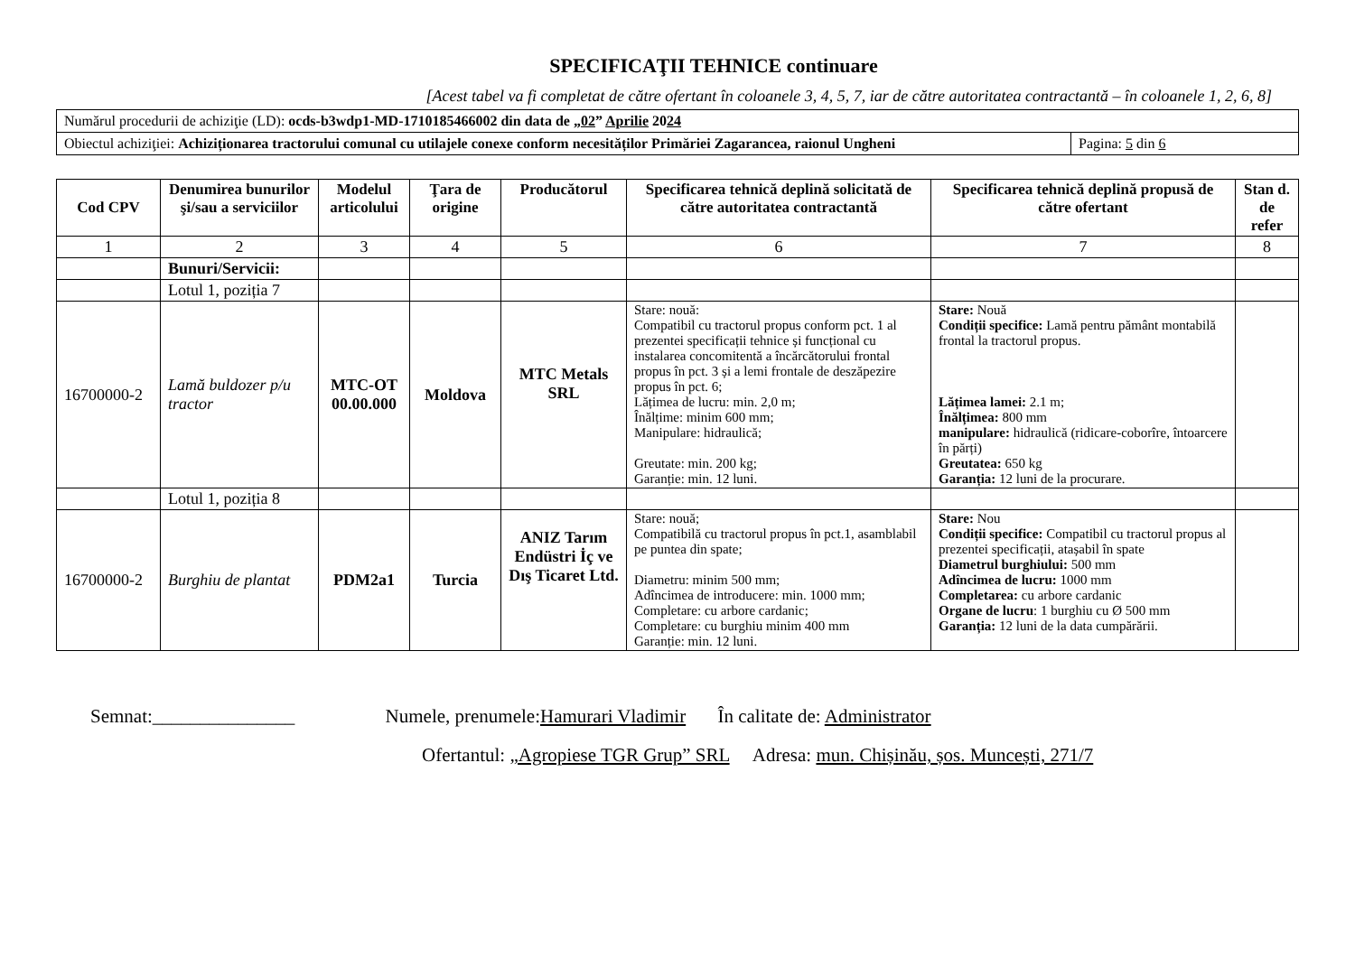SPECIFICAŢII TEHNICE continuare
[Acest tabel va fi completat de către ofertant în coloanele 3, 4, 5, 7, iar de către autoritatea contractantă – în coloanele 1, 2, 6, 8]
| Numărul procedurii de achiziţie (LD): ocds-b3wdp1-MD-1710185466002 din data de „ 02 ” Aprilie 20 24 | |
| Obiectul achiziţiei: Achiziționarea tractorului comunal cu utilajele conexe conform necesităților Primăriei Zagarancea, raionul Ungheni | Pagina: 5 din 6 |
| Cod CPV | Denumirea bunurilor şi/sau a serviciilor | Modelul articolului | Ţara de origine | Producătorul | Specificarea tehnică deplină solicitată de către autoritatea contractantă | Specificarea tehnică deplină propusă de către ofertant | Stan d. de refer |
| --- | --- | --- | --- | --- | --- | --- | --- |
| 1 | 2 | 3 | 4 | 5 | 6 | 7 | 8 |
| | Bunuri/Servicii: | | | | | | |
| | Lotul 1, poziția 7 | | | | | | |
| 16700000-2 | Lamă buldozer p/u tractor | MTC-OT 00.00.000 | Moldova | MTC Metals SRL | Stare: nouă: Compatibil cu tractorul propus conform pct. 1 al prezentei specificații tehnice și funcțional cu instalarea concomitentă a încărcătorului frontal propus în pct. 3 și a lemi frontale de deszăpezire propus în pct. 6; Lățimea de lucru: min. 2,0 m; Înălțime: minim 600 mm; Manipulare: hidraulică; Greutate: min. 200 kg; Garanție: min. 12 luni. | Stare: Nouă Condiții specifice: Lamă pentru pământ montabilă frontal la tractorul propus. Lățimea lamei: 2.1 m; Înălțimea: 800 mm manipulare: hidraulică (ridicare-coborîre, întoarcere în părți) Greutatea: 650 kg Garanția: 12 luni de la procurare. | |
| | Lotul 1, poziția 8 | | | | | | |
| 16700000-2 | Burghiu de plantat | PDM2a1 | Turcia | ANIZ Tarım Endüstri İç ve Dış Ticaret Ltd. | Stare: nouă; Compatibilă cu tractorul propus în pct.1, asamblabil pe puntea din spate; Diametru: minim 500 mm; Adîncimea de introducere: min. 1000 mm; Completare: cu arbore cardanic; Completare: cu burghiu minim 400 mm Garanție: min. 12 luni. | Stare: Nou Condiții specifice: Compatibil cu tractorul propus al prezentei specificații, atașabil în spate Diametrul burghiului: 500 mm Adîncimea de lucru: 1000 mm Completarea: cu arbore cardanic Organe de lucru : 1 burghiu cu Ø 500 mm Garanția: 12 luni de la data cumpărării. | |
Semnat:_______________ Numele, prenumele:Hamurari Vladimir În calitate de: Administrator
Ofertantul: „Agropiese TGR Grup” SRL Adresa: mun. Chișinău, șos. Muncești, 271/7